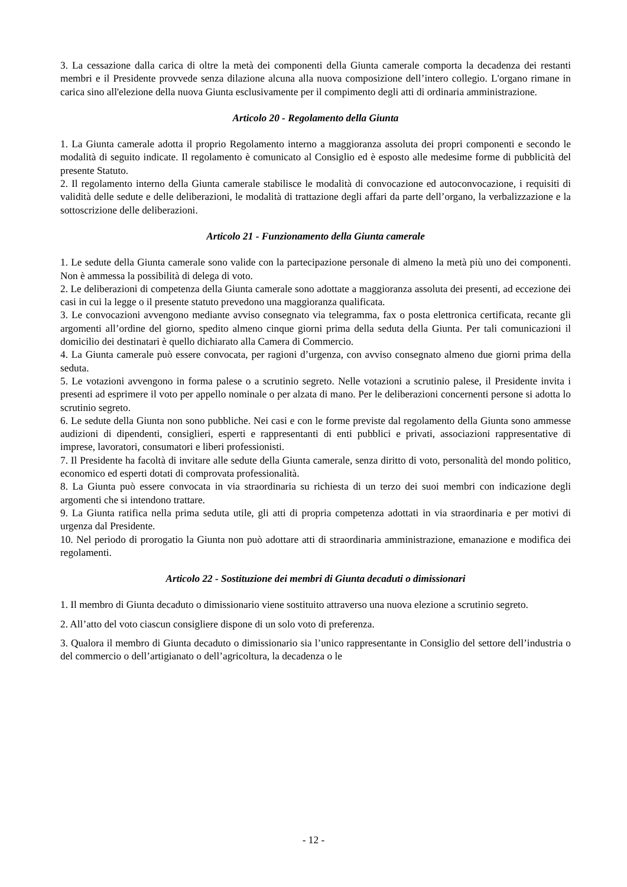3. La cessazione dalla carica di oltre la metà dei componenti della Giunta camerale comporta la decadenza dei restanti membri e il Presidente provvede senza dilazione alcuna alla nuova composizione dell’intero collegio. L'organo rimane in carica sino all'elezione della nuova Giunta esclusivamente per il compimento degli atti di ordinaria amministrazione.
Articolo 20 - Regolamento della Giunta
1. La Giunta camerale adotta il proprio Regolamento interno a maggioranza assoluta dei propri componenti e secondo le modalità di seguito indicate. Il regolamento è comunicato al Consiglio ed è esposto alle medesime forme di pubblicità del presente Statuto.
2. Il regolamento interno della Giunta camerale stabilisce le modalità di convocazione ed autoconvocazione, i requisiti di validità delle sedute e delle deliberazioni, le modalità di trattazione degli affari da parte dell’organo, la verbalizzazione e la sottoscrizione delle deliberazioni.
Articolo 21 - Funzionamento della Giunta camerale
1. Le sedute della Giunta camerale sono valide con la partecipazione personale di almeno la metà più uno dei componenti. Non è ammessa la possibilità di delega di voto.
2. Le deliberazioni di competenza della Giunta camerale sono adottate a maggioranza assoluta dei presenti, ad eccezione dei casi in cui la legge o il presente statuto prevedono una maggioranza qualificata.
3. Le convocazioni avvengono mediante avviso consegnato via telegramma, fax o posta elettronica certificata, recante gli argomenti all’ordine del giorno, spedito almeno cinque giorni prima della seduta della Giunta. Per tali comunicazioni il domicilio dei destinatari è quello dichiarato alla Camera di Commercio.
4. La Giunta camerale può essere convocata, per ragioni d’urgenza, con avviso consegnato almeno due giorni prima della seduta.
5. Le votazioni avvengono in forma palese o a scrutinio segreto. Nelle votazioni a scrutinio palese, il Presidente invita i presenti ad esprimere il voto per appello nominale o per alzata di mano. Per le deliberazioni concernenti persone si adotta lo scrutinio segreto.
6. Le sedute della Giunta non sono pubbliche. Nei casi e con le forme previste dal regolamento della Giunta sono ammesse audizioni di dipendenti, consiglieri, esperti e rappresentanti di enti pubblici e privati, associazioni rappresentative di imprese, lavoratori, consumatori e liberi professionisti.
7. Il Presidente ha facoltà di invitare alle sedute della Giunta camerale, senza diritto di voto, personalità del mondo politico, economico ed esperti dotati di comprovata professionalità.
8. La Giunta può essere convocata in via straordinaria su richiesta di un terzo dei suoi membri con indicazione degli argomenti che si intendono trattare.
9. La Giunta ratifica nella prima seduta utile, gli atti di propria competenza adottati in via straordinaria e per motivi di urgenza dal Presidente.
10. Nel periodo di prorogatio la Giunta non può adottare atti di straordinaria amministrazione, emanazione e modifica dei regolamenti.
Articolo 22 - Sostituzione dei membri di Giunta decaduti o dimissionari
1. Il membro di Giunta decaduto o dimissionario viene sostituito attraverso una nuova elezione a scrutinio segreto.
2. All’atto del voto ciascun consigliere dispone di un solo voto di preferenza.
3. Qualora il membro di Giunta decaduto o dimissionario sia l’unico rappresentante in Consiglio del settore dell’industria o del commercio o dell’artigianato o dell’agricoltura, la decadenza o le
- 12 -